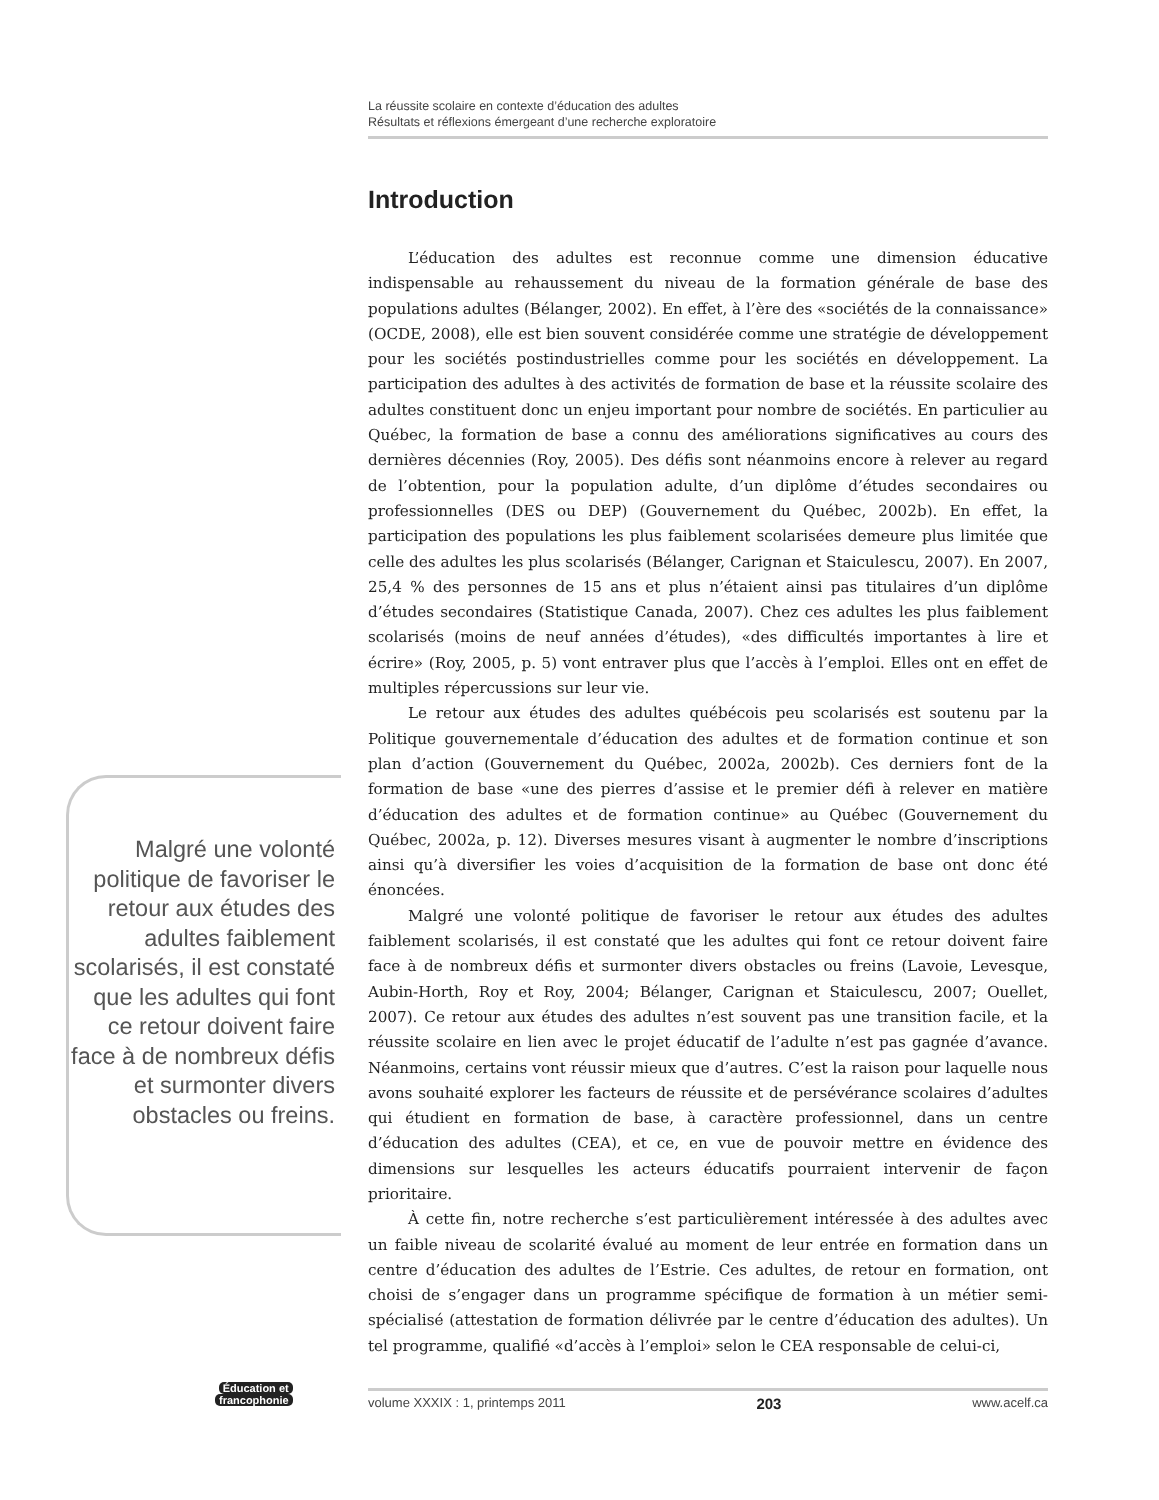La réussite scolaire en contexte d’éducation des adultes
Résultats et réflexions émergeant d’une recherche exploratoire
Introduction
L’éducation des adultes est reconnue comme une dimension éducative indispensable au rehaussement du niveau de la formation générale de base des populations adultes (Bélanger, 2002). En effet, à l’ère des «sociétés de la connaissance» (OCDE, 2008), elle est bien souvent considérée comme une stratégie de développement pour les sociétés postindustrielles comme pour les sociétés en développement. La participation des adultes à des activités de formation de base et la réussite scolaire des adultes constituent donc un enjeu important pour nombre de sociétés. En particulier au Québec, la formation de base a connu des améliorations significatives au cours des dernières décennies (Roy, 2005). Des défis sont néanmoins encore à relever au regard de l’obtention, pour la population adulte, d’un diplôme d’études secondaires ou professionnelles (DES ou DEP) (Gouvernement du Québec, 2002b). En effet, la participation des populations les plus faiblement scolarisées demeure plus limitée que celle des adultes les plus scolarisés (Bélanger, Carignan et Staiculescu, 2007). En 2007, 25,4 % des personnes de 15 ans et plus n’étaient ainsi pas titulaires d’un diplôme d’études secondaires (Statistique Canada, 2007). Chez ces adultes les plus faiblement scolarisés (moins de neuf années d’études), «des difficultés importantes à lire et écrire» (Roy, 2005, p. 5) vont entraver plus que l’accès à l’emploi. Elles ont en effet de multiples répercussions sur leur vie.
Le retour aux études des adultes québécois peu scolarisés est soutenu par la Politique gouvernementale d’éducation des adultes et de formation continue et son plan d’action (Gouvernement du Québec, 2002a, 2002b). Ces derniers font de la formation de base «une des pierres d’assise et le premier défi à relever en matière d’éducation des adultes et de formation continue» au Québec (Gouvernement du Québec, 2002a, p. 12). Diverses mesures visant à augmenter le nombre d’inscriptions ainsi qu’à diversifier les voies d’acquisition de la formation de base ont donc été énoncées.
Malgré une volonté politique de favoriser le retour aux études des adultes faiblement scolarisés, il est constaté que les adultes qui font ce retour doivent faire face à de nombreux défis et surmonter divers obstacles ou freins (Lavoie, Levesque, Aubin-Horth, Roy et Roy, 2004; Bélanger, Carignan et Staiculescu, 2007; Ouellet, 2007). Ce retour aux études des adultes n’est souvent pas une transition facile, et la réussite scolaire en lien avec le projet éducatif de l’adulte n’est pas gagnée d’avance. Néanmoins, certains vont réussir mieux que d’autres. C’est la raison pour laquelle nous avons souhaité explorer les facteurs de réussite et de persévérance scolaires d’adultes qui étudient en formation de base, à caractère professionnel, dans un centre d’éducation des adultes (CEA), et ce, en vue de pouvoir mettre en évidence des dimensions sur lesquelles les acteurs éducatifs pourraient intervenir de façon prioritaire.
À cette fin, notre recherche s’est particulièrement intéressée à des adultes avec un faible niveau de scolarité évalué au moment de leur entrée en formation dans un centre d’éducation des adultes de l’Estrie. Ces adultes, de retour en formation, ont choisi de s’engager dans un programme spécifique de formation à un métier semi-spécialisé (attestation de formation délivrée par le centre d’éducation des adultes). Un tel programme, qualifié «d’accès à l’emploi» selon le CEA responsable de celui-ci,
Malgré une volonté politique de favoriser le retour aux études des adultes faiblement scolarisés, il est constaté que les adultes qui font ce retour doivent faire face à de nombreux défis et surmonter divers obstacles ou freins.
Éducation et
francophonie
volume XXXIX : 1, printemps 2011 203 www.acelf.ca